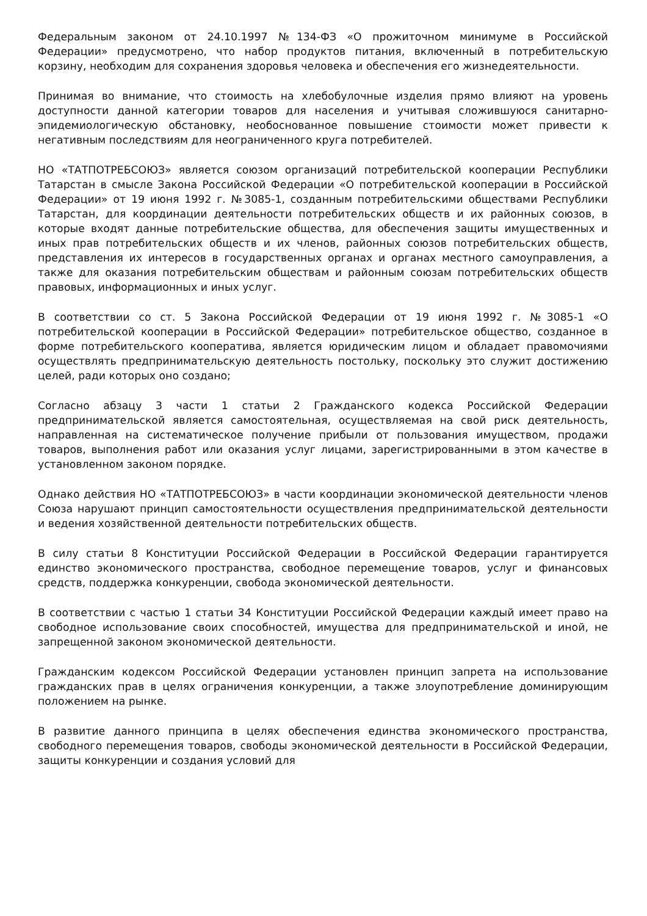Федеральным законом от 24.10.1997 №134-ФЗ «О прожиточном минимуме в Российской Федерации» предусмотрено, что набор продуктов питания, включенный в потребительскую корзину, необходим для сохранения здоровья человека и обеспечения его жизнедеятельности.
Принимая во внимание, что стоимость на хлебобулочные изделия прямо влияют на уровень доступности данной категории товаров для населения и учитывая сложившуюся санитарно-эпидемиологическую обстановку, необоснованное повышение стоимости может привести к негативным последствиям для неограниченного круга потребителей.
НО «ТАТПОТРЕБСОЮЗ» является союзом организаций потребительской кооперации Республики Татарстан в смысле Закона Российской Федерации «О потребительской кооперации в Российской Федерации» от 19 июня 1992 г. №3085-1, созданным потребительскими обществами Республики Татарстан, для координации деятельности потребительских обществ и их районных союзов, в которые входят данные потребительские общества, для обеспечения защиты имущественных и иных прав потребительских обществ и их членов, районных союзов потребительских обществ, представления их интересов в государственных органах и органах местного самоуправления, а также для оказания потребительским обществам и районным союзам потребительских обществ правовых, информационных и иных услуг.
В соответствии со ст. 5 Закона Российской Федерации от 19 июня 1992 г. №3085-1 «О потребительской кооперации в Российской Федерации» потребительское общество, созданное в форме потребительского кооператива, является юридическим лицом и обладает правомочиями осуществлять предпринимательскую деятельность постольку, поскольку это служит достижению целей, ради которых оно создано;
Согласно абзацу 3 части 1 статьи 2 Гражданского кодекса Российской Федерации предпринимательской является самостоятельная, осуществляемая на свой риск деятельность, направленная на систематическое получение прибыли от пользования имуществом, продажи товаров, выполнения работ или оказания услуг лицами, зарегистрированными в этом качестве в установленном законом порядке.
Однако действия НО «ТАТПОТРЕБСОЮЗ» в части координации экономической деятельности членов Союза нарушают принцип самостоятельности осуществления предпринимательской деятельности и ведения хозяйственной деятельности потребительских обществ.
В силу статьи 8 Конституции Российской Федерации в Российской Федерации гарантируется единство экономического пространства, свободное перемещение товаров, услуг и финансовых средств, поддержка конкуренции, свобода экономической деятельности.
В соответствии с частью 1 статьи 34 Конституции Российской Федерации каждый имеет право на свободное использование своих способностей, имущества для предпринимательской и иной, не запрещенной законом экономической деятельности.
Гражданским кодексом Российской Федерации установлен принцип запрета на использование гражданских прав в целях ограничения конкуренции, а также злоупотребление доминирующим положением на рынке.
В развитие данного принципа в целях обеспечения единства экономического пространства, свободного перемещения товаров, свободы экономической деятельности в Российской Федерации, защиты конкуренции и создания условий для